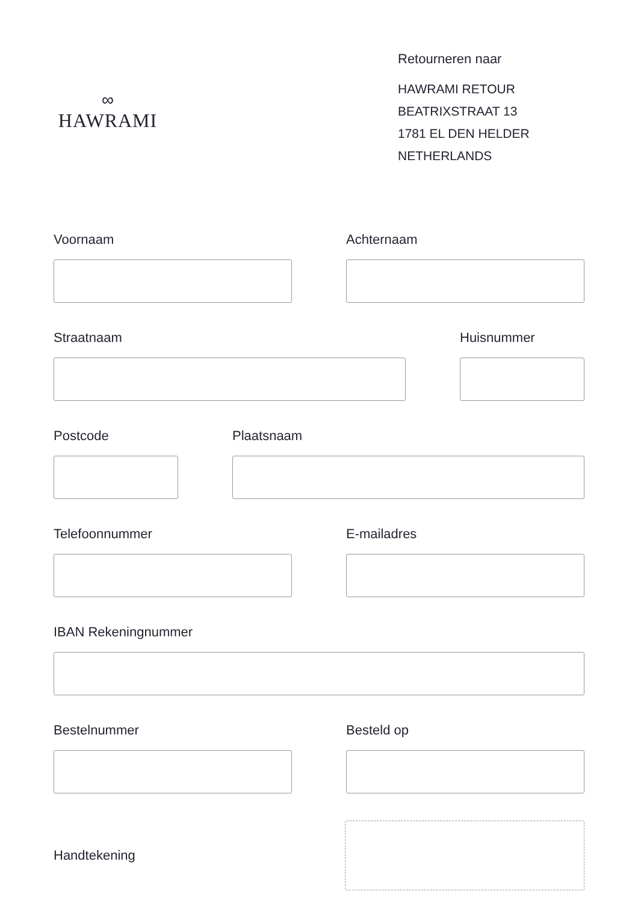∞
HAWRAMI
Retourneren naar
HAWRAMI RETOUR
BEATRIXSTRAAT 13
1781 EL DEN HELDER
NETHERLANDS
Voornaam Achternaam
Straatnaam Huisnummer
Postcode Plaatsnaam
Telefoonnummer E-mailadres
IBAN Rekeningnummer
Bestelnummer Besteld op
Handtekening